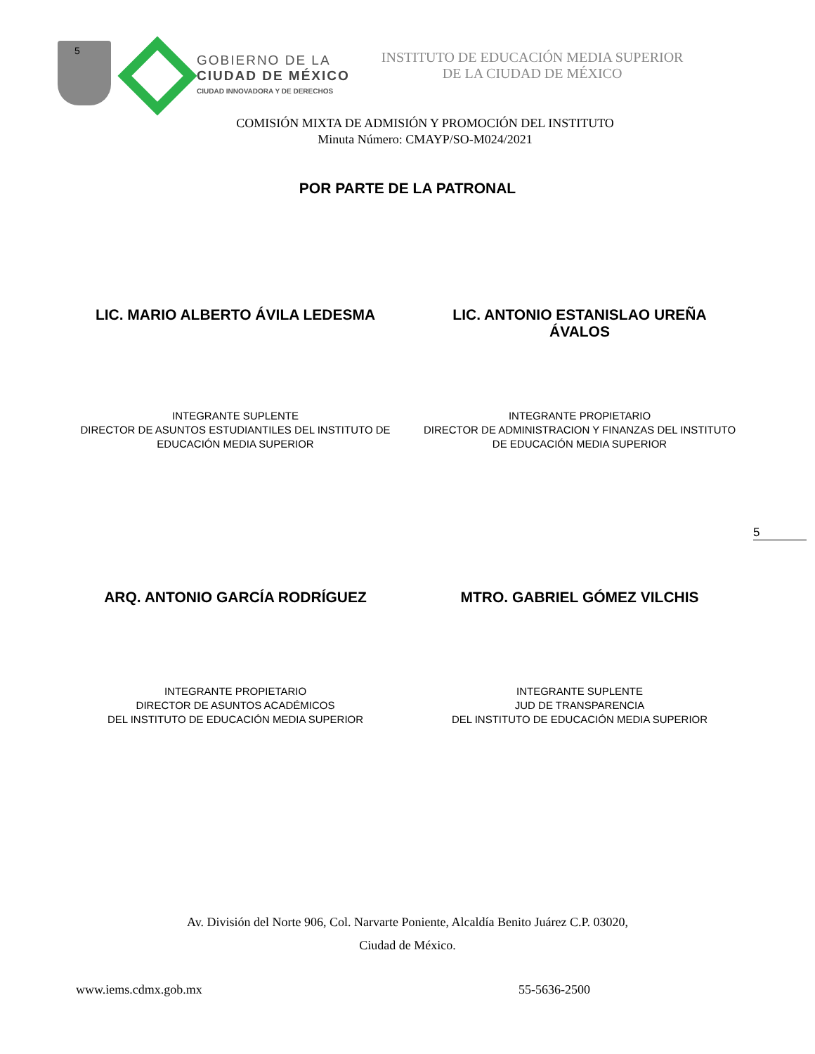5
GOBIERNO DE LA
CIUDAD DE MÉXICO
CIUDAD INNOVADORA Y DE DERECHOS
INSTITUTO DE EDUCACIÓN MEDIA SUPERIOR
DE LA CIUDAD DE MÉXICO
COMISIÓN MIXTA DE ADMISIÓN Y PROMOCIÓN DEL INSTITUTO
Minuta Número: CMAYP/SO-M024/2021
POR PARTE DE LA PATRONAL
LIC. MARIO ALBERTO ÁVILA LEDESMA LIC. ANTONIO ESTANISLAO UREÑA ÁVALOS
INTEGRANTE SUPLENTE
DIRECTOR DE ASUNTOS ESTUDIANTILES DEL INSTITUTO DE EDUCACIÓN MEDIA SUPERIOR
INTEGRANTE PROPIETARIO
DIRECTOR DE ADMINISTRACION Y FINANZAS DEL INSTITUTO DE EDUCACIÓN MEDIA SUPERIOR
5
ARQ. ANTONIO GARCÍA RODRÍGUEZ MTRO. GABRIEL GÓMEZ VILCHIS
INTEGRANTE PROPIETARIO
DIRECTOR DE ASUNTOS ACADÉMICOS
DEL INSTITUTO DE EDUCACIÓN MEDIA SUPERIOR
INTEGRANTE SUPLENTE
JUD DE TRANSPARENCIA
DEL INSTITUTO DE EDUCACIÓN MEDIA SUPERIOR
Av. División del Norte 906, Col. Narvarte Poniente, Alcaldía Benito Juárez C.P. 03020,
Ciudad de México.
www.iems.cdmx.gob.mx 55-5636-2500